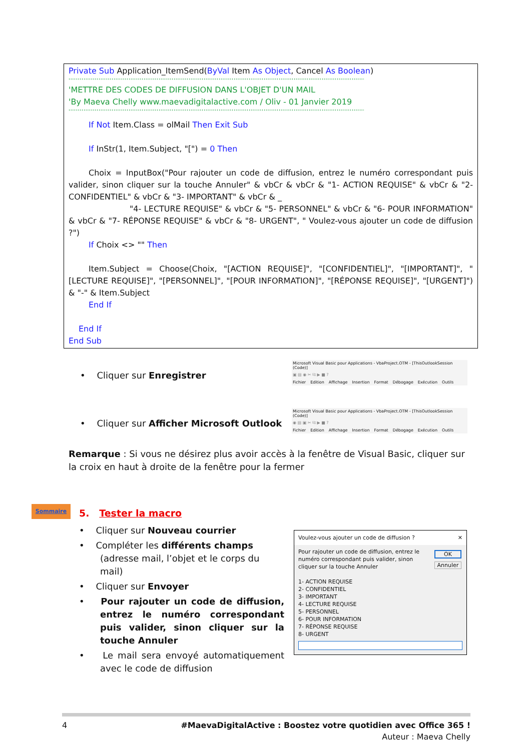Private Sub Application_ItemSend(ByVal Item As Object, Cancel As Boolean)
''''''''''''''''''''''''''''''''''''''''''''''''''''''''''''''''''''''''''''''''''''''''''''''''''''''''''''''''''''''''''''''''''''''''''''''''''''''''''''''
'METTRE DES CODES DE DIFFUSION DANS L'OBJET D'UN MAIL
'By Maeva Chelly www.maevadigitalactive.com / Oliv - 01 Janvier 2019
''''''''''''''''''''''''''''''''''''''''''''''''''''''''''''''''''''''''''''''''''''''''''''''''''''''''''''''''''''''''''''''''''''''''''''''''''''''''''''''
If Not Item.Class = olMail Then Exit Sub
If InStr(1, Item.Subject, "[") = 0 Then
Choix = InputBox("Pour rajouter un code de diffusion, entrez le numéro correspondant puis valider, sinon cliquer sur la touche Annuler" & vbCr & vbCr & "1- ACTION REQUISE" & vbCr & "2- CONFIDENTIEL" & vbCr & "3- IMPORTANT" & vbCr & _
"4- LECTURE REQUISE" & vbCr & "5- PERSONNEL" & vbCr & "6- POUR INFORMATION" & vbCr & "7- RÉPONSE REQUISE" & vbCr & "8- URGENT", " Voulez-vous ajouter un code de diffusion ?")
If Choix <> "" Then
Item.Subject = Choose(Choix, "[ACTION REQUISE]", "[CONFIDENTIEL]", "[IMPORTANT]", "[LECTURE REQUISE]", "[PERSONNEL]", "[POUR INFORMATION]", "[RÉPONSE REQUISE]", "[URGENT]") & "-" & Item.Subject
End If
End If
End Sub
• Cliquer sur Enregistrer
Microsoft Visual Basic pour Applications - VbaProject.OTM - [ThisOutlookSession (Code)]
▣ ▤ ◉ ✂ ⎘ ▶ ■ ?
Fichier Edition Affichage Insertion Format Débogage Exécution Outils
• Cliquer sur Afficher Microsoft Outlook
Microsoft Visual Basic pour Applications - VbaProject.OTM - [ThisOutlookSession (Code)]
◉ ▤ ▣ ✂ ⎘ ▶ ■ ?
Fichier Edition Affichage Insertion Format Débogage Exécution Outils
Remarque : Si vous ne désirez plus avoir accès à la fenêtre de Visual Basic, cliquer sur la croix en haut à droite de la fenêtre pour la fermer
Sommaire
5. Tester la macro
• Cliquer sur Nouveau courrier
• Compléter les différents champs (adresse mail, l’objet et le corps du mail)
• Cliquer sur Envoyer
• Pour rajouter un code de diffusion, entrez le numéro correspondant puis valider, sinon cliquer sur la touche Annuler
• Le mail sera envoyé automatiquement avec le code de diffusion
Voulez-vous ajouter un code de diffusion ? ✕
Pour rajouter un code de diffusion, entrez le numéro correspondant puis valider, sinon cliquer sur la touche Annuler
1- ACTION REQUISE
2- CONFIDENTIEL
3- IMPORTANT
4- LECTURE REQUISE
5- PERSONNEL
6- POUR INFORMATION
7- RÉPONSE REQUISE
8- URGENT
OK
Annuler
4 #MaevaDigitalActive : Boostez votre quotidien avec Office 365 !
Auteur : Maeva Chelly